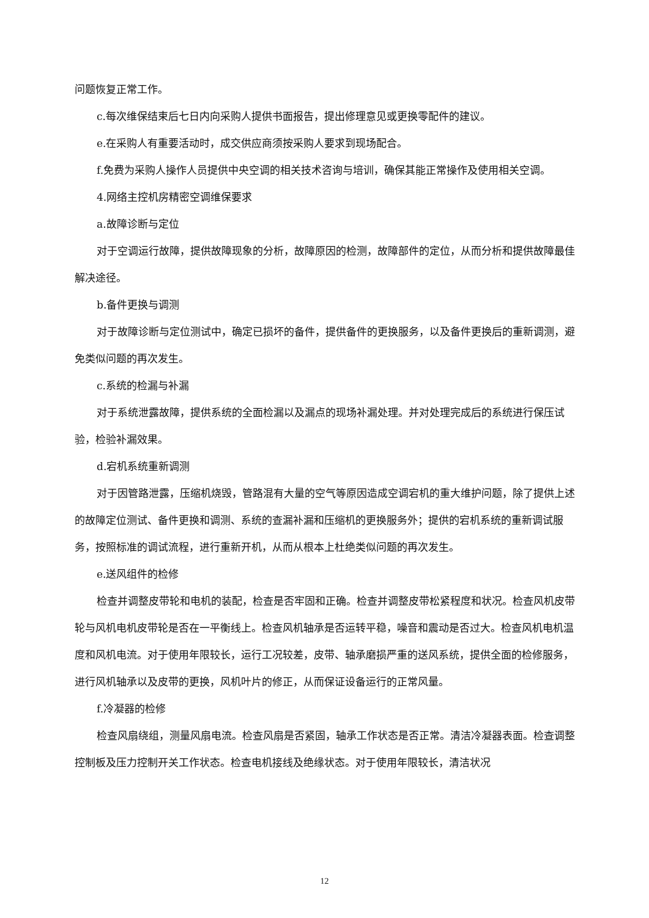问题恢复正常工作。
c.每次维保结束后七日内向采购人提供书面报告，提出修理意见或更换零配件的建议。
e.在采购人有重要活动时，成交供应商须按采购人要求到现场配合。
f.免费为采购人操作人员提供中央空调的相关技术咨询与培训，确保其能正常操作及使用相关空调。
4.网络主控机房精密空调维保要求
a.故障诊断与定位
对于空调运行故障，提供故障现象的分析，故障原因的检测，故障部件的定位，从而分析和提供故障最佳解决途径。
b.备件更换与调测
对于故障诊断与定位测试中，确定已损坏的备件，提供备件的更换服务，以及备件更换后的重新调测，避免类似问题的再次发生。
c.系统的检漏与补漏
对于系统泄露故障，提供系统的全面检漏以及漏点的现场补漏处理。并对处理完成后的系统进行保压试验，检验补漏效果。
d.宕机系统重新调测
对于因管路泄露，压缩机烧毁，管路混有大量的空气等原因造成空调宕机的重大维护问题，除了提供上述的故障定位测试、备件更换和调测、系统的查漏补漏和压缩机的更换服务外；提供的宕机系统的重新调试服务，按照标准的调试流程，进行重新开机，从而从根本上杜绝类似问题的再次发生。
e.送风组件的检修
检查并调整皮带轮和电机的装配，检查是否牢固和正确。检查并调整皮带松紧程度和状况。检查风机皮带轮与风机电机皮带轮是否在一平衡线上。检查风机轴承是否运转平稳，噪音和震动是否过大。检查风机电机温度和风机电流。对于使用年限较长，运行工况较差，皮带、轴承磨损严重的送风系统，提供全面的检修服务，进行风机轴承以及皮带的更换，风机叶片的修正，从而保证设备运行的正常风量。
f.冷凝器的检修
检查风扇绕组，测量风扇电流。检查风扇是否紧固，轴承工作状态是否正常。清洁冷凝器表面。检查调整控制板及压力控制开关工作状态。检查电机接线及绝缘状态。对于使用年限较长，清洁状况
12